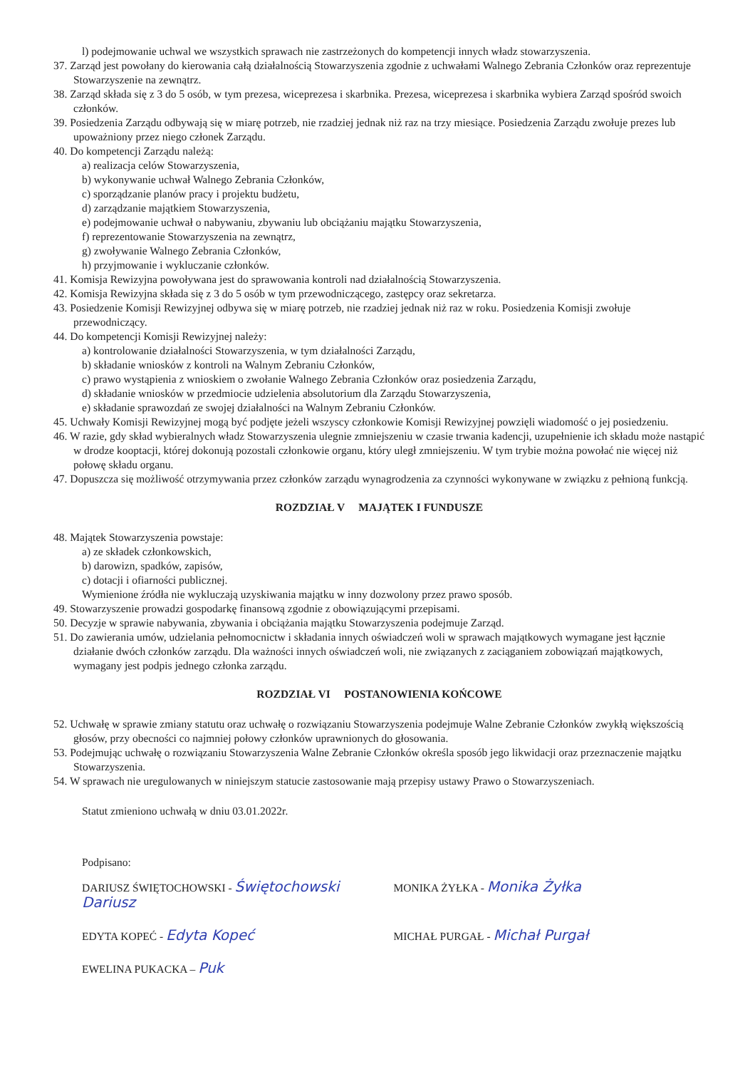l) podejmowanie uchwal we wszystkich sprawach nie zastrzeżonych do kompetencji innych władz stowarzyszenia.
37. Zarząd jest powołany do kierowania całą działalnością Stowarzyszenia zgodnie z uchwałami Walnego Zebrania Członków oraz reprezentuje Stowarzyszenie na zewnątrz.
38. Zarząd składa się z 3 do 5 osób, w tym prezesa, wiceprezesa i skarbnika. Prezesa, wiceprezesa i skarbnika wybiera Zarząd spośród swoich członków.
39. Posiedzenia Zarządu odbywają się w miarę potrzeb, nie rzadziej jednak niż raz na trzy miesiące. Posiedzenia Zarządu zwołuje prezes lub upoważniony przez niego członek Zarządu.
40. Do kompetencji Zarządu należą:
a) realizacja celów Stowarzyszenia,
b) wykonywanie uchwał Walnego Zebrania Członków,
c) sporządzanie planów pracy i projektu budżetu,
d) zarządzanie majątkiem Stowarzyszenia,
e) podejmowanie uchwał o nabywaniu, zbywaniu lub obciążaniu majątku Stowarzyszenia,
f) reprezentowanie Stowarzyszenia na zewnątrz,
g) zwoływanie Walnego Zebrania Członków,
h) przyjmowanie i wykluczanie członków.
41. Komisja Rewizyjna powoływana jest do sprawowania kontroli nad działalnością Stowarzyszenia.
42. Komisja Rewizyjna składa się z 3 do 5 osób w tym przewodniczącego, zastępcy oraz sekretarza.
43. Posiedzenie Komisji Rewizyjnej odbywa się w miarę potrzeb, nie rzadziej jednak niż raz w roku. Posiedzenia Komisji zwołuje przewodniczący.
44. Do kompetencji Komisji Rewizyjnej należy:
a) kontrolowanie działalności Stowarzyszenia, w tym działalności Zarządu,
b) składanie wniosków z kontroli na Walnym Zebraniu Członków,
c) prawo wystąpienia z wnioskiem o zwołanie Walnego Zebrania Członków oraz posiedzenia Zarządu,
d) składanie wniosków w przedmiocie udzielenia absolutorium dla Zarządu Stowarzyszenia,
e) składanie sprawozdań ze swojej działalności na Walnym Zebraniu Członków.
45. Uchwały Komisji Rewizyjnej mogą być podjęte jeżeli wszyscy członkowie Komisji Rewizyjnej powzięli wiadomość o jej posiedzeniu.
46. W razie, gdy skład wybieralnych władz Stowarzyszenia ulegnie zmniejszeniu w czasie trwania kadencji, uzupełnienie ich składu może nastąpić w drodze kooptacji, której dokonują pozostali członkowie organu, który uległ zmniejszeniu. W tym trybie można powołać nie więcej niż połowę składu organu.
47. Dopuszcza się możliwość otrzymywania przez członków zarządu wynagrodzenia za czynności wykonywane w związku z pełnioną funkcją.
ROZDZIAŁ V MAJĄTEK I FUNDUSZE
48. Majątek Stowarzyszenia powstaje:
a) ze składek członkowskich,
b) darowizn, spadków, zapisów,
c) dotacji i ofiarności publicznej.
Wymienione źródła nie wykluczają uzyskiwania majątku w inny dozwolony przez prawo sposób.
49. Stowarzyszenie prowadzi gospodarkę finansową zgodnie z obowiązującymi przepisami.
50. Decyzje w sprawie nabywania, zbywania i obciążania majątku Stowarzyszenia podejmuje Zarząd.
51. Do zawierania umów, udzielania pełnomocnictw i składania innych oświadczeń woli w sprawach majątkowych wymagane jest łącznie działanie dwóch członków zarządu. Dla ważności innych oświadczeń woli, nie związanych z zaciąganiem zobowiązań majątkowych, wymagany jest podpis jednego członka zarządu.
ROZDZIAŁ VI POSTANOWIENIA KOŃCOWE
52. Uchwałę w sprawie zmiany statutu oraz uchwałę o rozwiązaniu Stowarzyszenia podejmuje Walne Zebranie Członków zwykłą większością głosów, przy obecności co najmniej połowy członków uprawnionych do głosowania.
53. Podejmując uchwałę o rozwiązaniu Stowarzyszenia Walne Zebranie Członków określa sposób jego likwidacji oraz przeznaczenie majątku Stowarzyszenia.
54. W sprawach nie uregulowanych w niniejszym statucie zastosowanie mają przepisy ustawy Prawo o Stowarzyszeniach.
Statut zmieniono uchwałą w dniu 03.01.2022r.
Podpisano:
DARIUSZ ŚWIĘTOCHOWSKI - Świętochowski Dariusz
MONIKA ŻYŁKA - Monika Żyłka
EDYTA KOPEĆ - Edyta Kopeć
MICHAŁ PURGAŁ - Michał Purgał
EWELINA PUKACKA – Puk